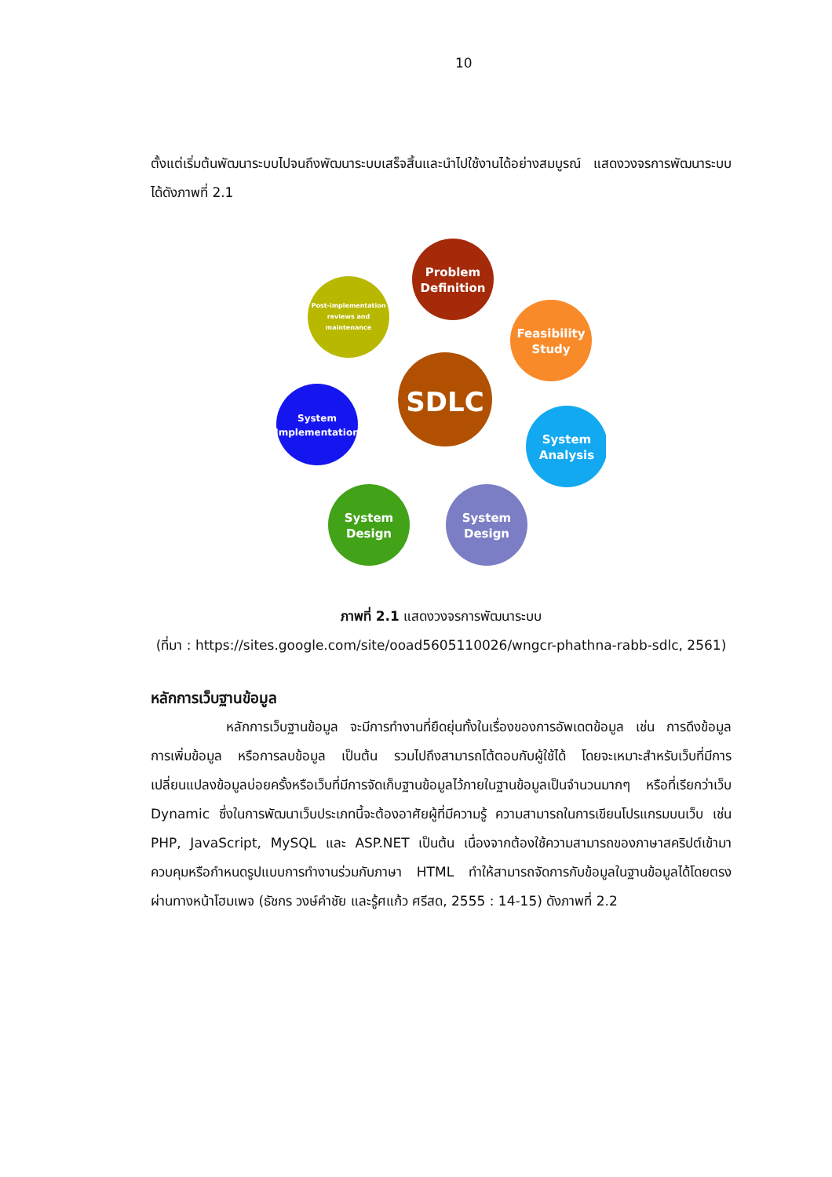10
ตั้งแต่เริ่มต้นพัฒนาระบบไปจนถึงพัฒนาระบบเสร็จสิ้นและนำไปใช้งานได้อย่างสมบูรณ์ แสดงวงจรการพัฒนาระบบได้ดังภาพที่ 2.1
Problem
Definition
Feasibility
Study
System
Analysis
System
Design
System
Design
System
Implementation
Post-implementation
reviews and
maintenance
SDLC
ภาพที่ 2.1 แสดงวงจรการพัฒนาระบบ
(ที่มา : https://sites.google.com/site/ooad5605110026/wngcr-phathna-rabb-sdlc, 2561)
หลักการเว็บฐานข้อมูล
หลักการเว็บฐานข้อมูล จะมีการทำงานที่ยืดยุ่นทั้งในเรื่องของการอัพเดตข้อมูล เช่น การดึงข้อมูล การเพิ่มข้อมูล หรือการลบข้อมูล เป็นต้น รวมไปถึงสามารถโต้ตอบกับผู้ใช้ได้ โดยจะเหมาะสำหรับเว็บที่มีการเปลี่ยนแปลงข้อมูลบ่อยครั้งหรือเว็บที่มีการจัดเก็บฐานข้อมูลไว้ภายในฐานข้อมูลเป็นจำนวนมากๆ หรือที่เรียกว่าเว็บ Dynamic ซึ่งในการพัฒนาเว็บประเภทนี้จะต้องอาศัยผู้ที่มีความรู้ ความสามารถในการเขียนโปรแกรมบนเว็บ เช่น PHP, JavaScript, MySQL และ ASP.NET เป็นต้น เนื่องจากต้องใช้ความสามารถของภาษาสคริปต์เข้ามาควบคุมหรือกำหนดรูปแบบการทำงานร่วมกับภาษา HTML ทำให้สามารถจัดการกับข้อมูลในฐานข้อมูลได้โดยตรงผ่านทางหน้าโฮมเพจ (ธัชกร วงษ์คำชัย และรู้ศแก้ว ศรีสด, 2555 : 14-15) ดังภาพที่ 2.2